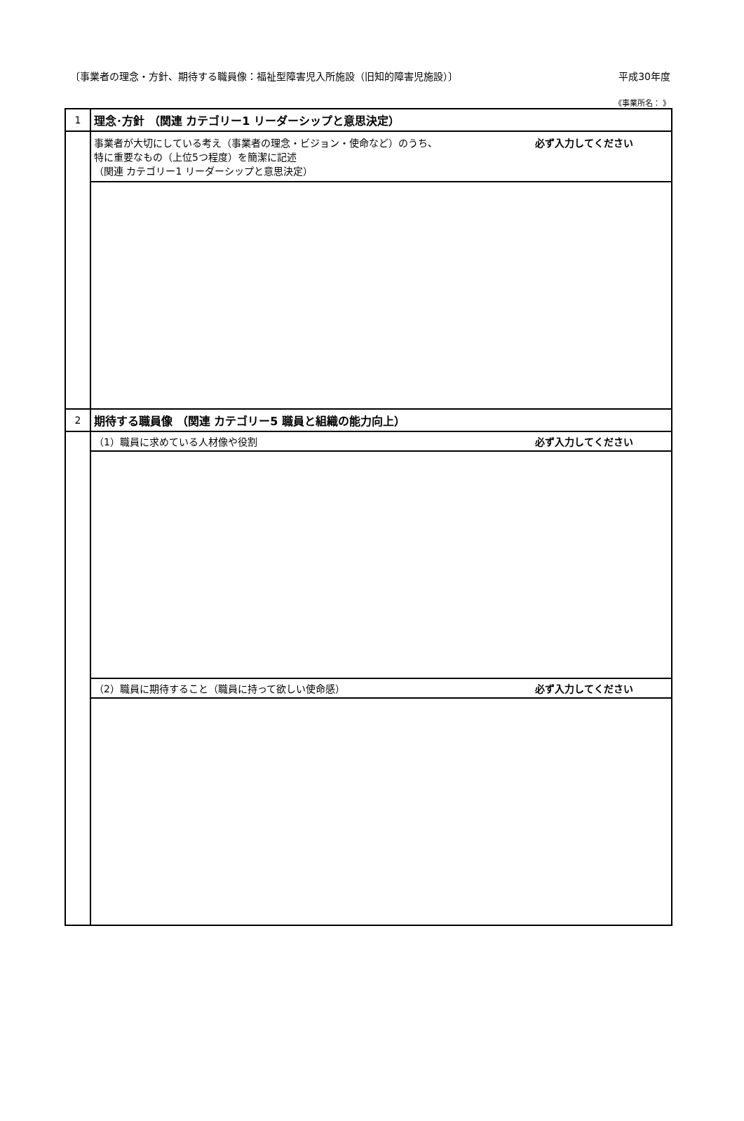〔事業者の理念・方針、期待する職員像：福祉型障害児入所施設（旧知的障害児施設）〕 平成30年度
《事業所名： 》
| 1 | 理念･方針 （関連 カテゴリー1 リーダーシップと意思決定） |
| | 必ず入力してください 事業者が大切にしている考え（事業者の理念・ビジョン・使命など）のうち、 特に重要なもの（上位5つ程度）を簡潔に記述 （関連 カテゴリー1 リーダーシップと意思決定） |
| 2 | 期待する職員像 （関連 カテゴリー5 職員と組織の能力向上） |
| | 必ず入力してください （1）職員に求めている人材像や役割 |
| | 必ず入力してください （2）職員に期待すること（職員に持って欲しい使命感） |